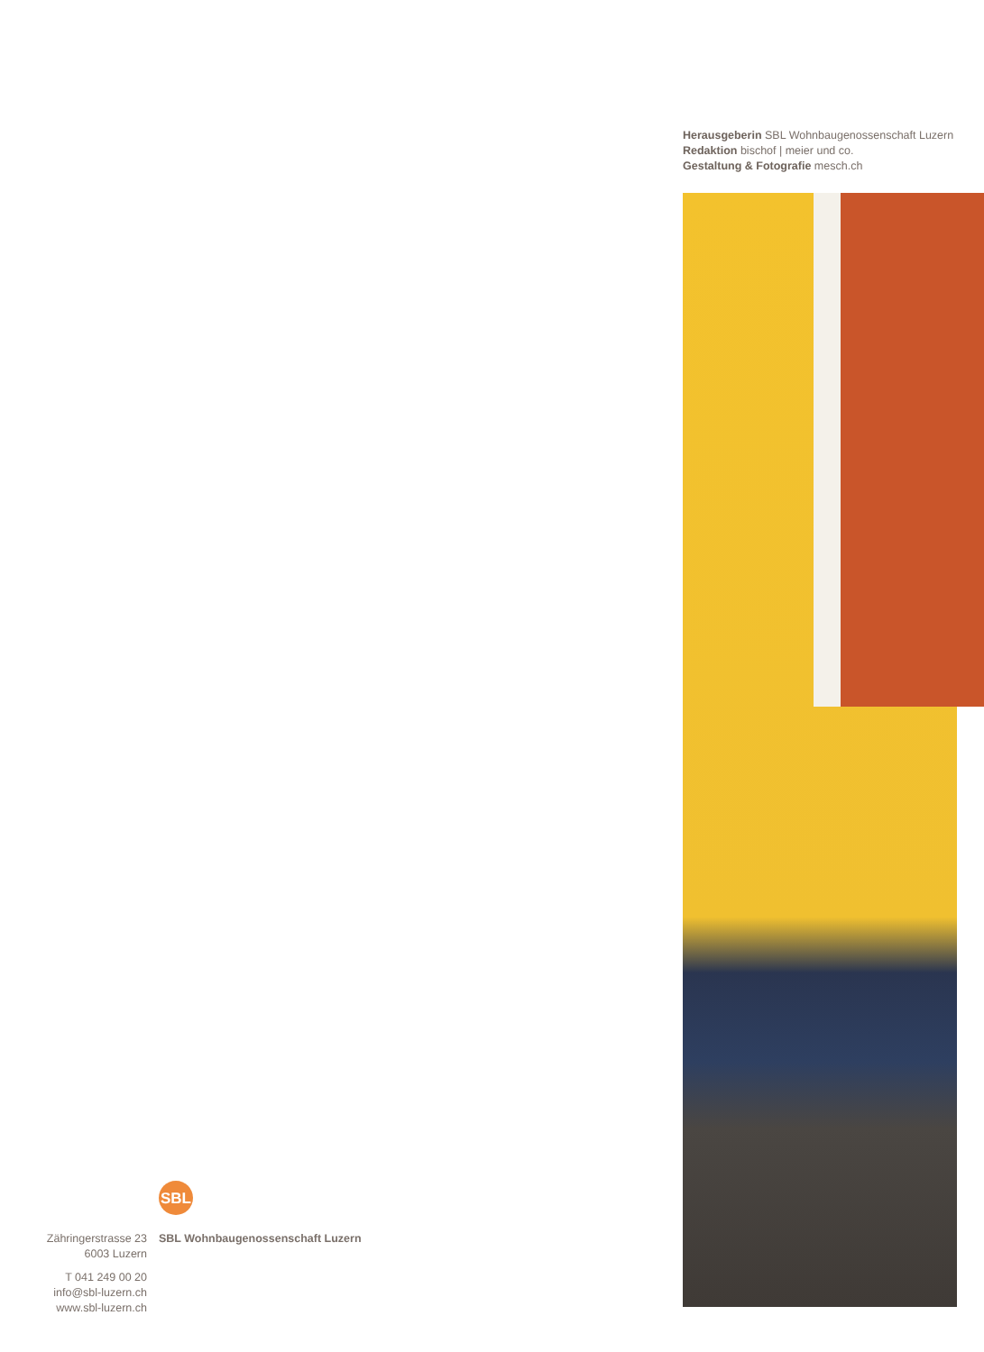Herausgeberin SBL Wohnbaugenossenschaft Luzern
Redaktion bischof | meier und co.
Gestaltung & Fotografie mesch.ch
Zähringerstrasse 23
6003 Luzern
T 041 249 00 20
info@sbl-luzern.ch
www.sbl-luzern.ch
SBL
SBL Wohnbaugenossenschaft Luzern